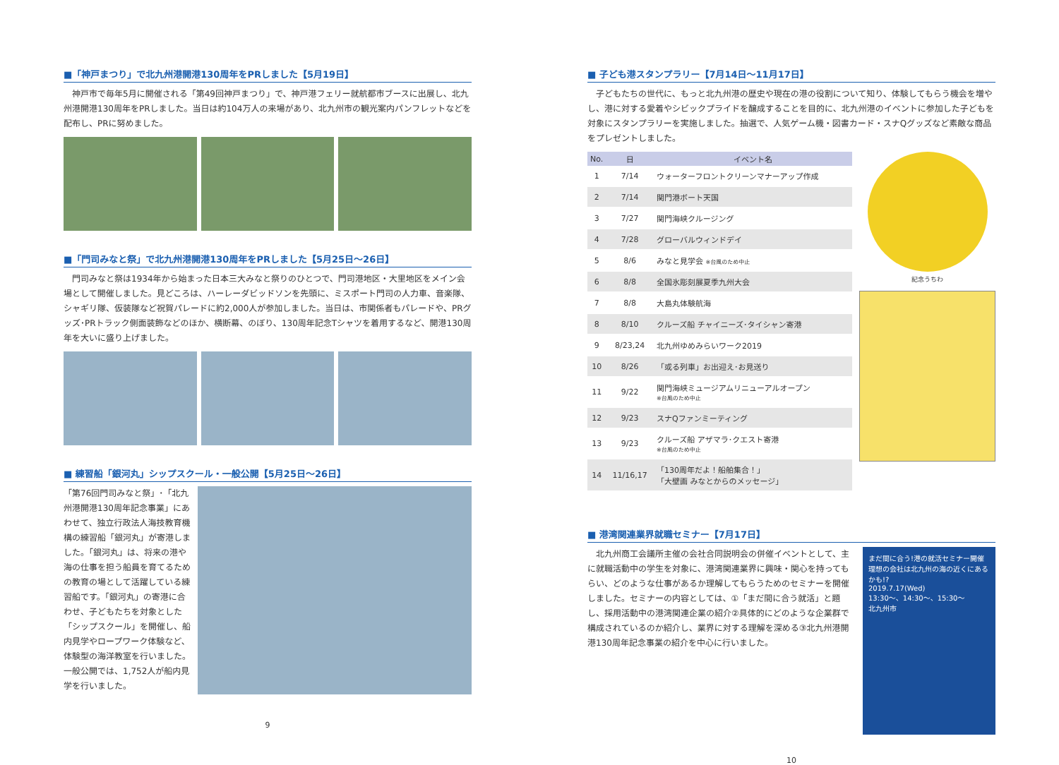■「神戸まつり」で北九州港開港130周年をPRしました【5月19日】
　神戸市で毎年5月に開催される「第49回神戸まつり」で、神戸港フェリー就航都市ブースに出展し、北九州港開港130周年をPRしました。当日は約104万人の来場があり、北九州市の観光案内パンフレットなどを配布し、PRに努めました。
■「門司みなと祭」で北九州港開港130周年をPRしました【5月25日～26日】
　門司みなと祭は1934年から始まった日本三大みなと祭りのひとつで、門司港地区・大里地区をメイン会場として開催しました。見どころは、ハーレーダビッドソンを先頭に、ミスポート門司の人力車、音楽隊、シャギリ隊、仮装隊など祝賀パレードに約2,000人が参加しました。当日は、市関係者もパレードや、PRグッズ･PRトラック側面装飾などのほか、横断幕、のぼり、130周年記念Tシャツを着用するなど、開港130周年を大いに盛り上げました。
■ 練習船「銀河丸」シップスクール・一般公開【5月25日～26日】
「第76回門司みなと祭」･「北九州港開港130周年記念事業」にあわせて、独立行政法人海技教育機構の練習船「銀河丸」が寄港しました。「銀河丸」は、将来の港や海の仕事を担う船員を育てるための教育の場として活躍している練習船です。「銀河丸」の寄港に合わせ、子どもたちを対象とした「シップスクール」を開催し、船内見学やロープワーク体験など、体験型の海洋教室を行いました。一般公開では、1,752人が船内見学を行いました。
9
■ 子ども港スタンプラリー【7月14日～11月17日】
　子どもたちの世代に、もっと北九州港の歴史や現在の港の役割について知り、体験してもらう機会を増やし、港に対する愛着やシビックプライドを醸成することを目的に、北九州港のイベントに参加した子どもを対象にスタンプラリーを実施しました。抽選で、人気ゲーム機・図書カード・スナQグッズなど素敵な商品をプレゼントしました。
| No. | 日 | イベント名 |
| --- | --- | --- |
| 1 | 7/14 | ウォーターフロントクリーンマナーアップ作成 |
| 2 | 7/14 | 関門港ボート天国 |
| 3 | 7/27 | 関門海峡クルージング |
| 4 | 7/28 | グローバルウィンドデイ |
| 5 | 8/6 | みなと見学会 ※台風のため中止 |
| 6 | 8/8 | 全国氷彫刻展夏季九州大会 |
| 7 | 8/8 | 大島丸体験航海 |
| 8 | 8/10 | クルーズ船 チャイニーズ･タイシャン寄港 |
| 9 | 8/23,24 | 北九州ゆめみらいワーク2019 |
| 10 | 8/26 | 「或る列車」お出迎え･お見送り |
| 11 | 9/22 | 関門海峡ミュージアムリニューアルオープン ※台風のため中止 |
| 12 | 9/23 | スナQファンミーティング |
| 13 | 9/23 | クルーズ船 アザマラ･クエスト寄港 ※台風のため中止 |
| 14 | 11/16,17 | 「130周年だよ！船舶集合！」 「大壁画 みなとからのメッセージ」 |
記念うちわ
■ 港湾関連業界就職セミナー【7月17日】
　北九州商工会議所主催の会社合同説明会の併催イベントとして、主に就職活動中の学生を対象に、港湾関連業界に興味・関心を持ってもらい、どのような仕事があるか理解してもらうためのセミナーを開催しました。セミナーの内容としては、①「まだ間に合う就活」と題し、採用活動中の港湾関連企業の紹介②具体的にどのような企業群で構成されているのか紹介し、業界に対する理解を深める③北九州港開港130周年記念事業の紹介を中心に行いました。
まだ間に合う!港の就活セミナー開催
理想の会社は北九州の海の近くにあるかも!?
2019.7.17(Wed)
13:30～、14:30～、15:30～
北九州市
10